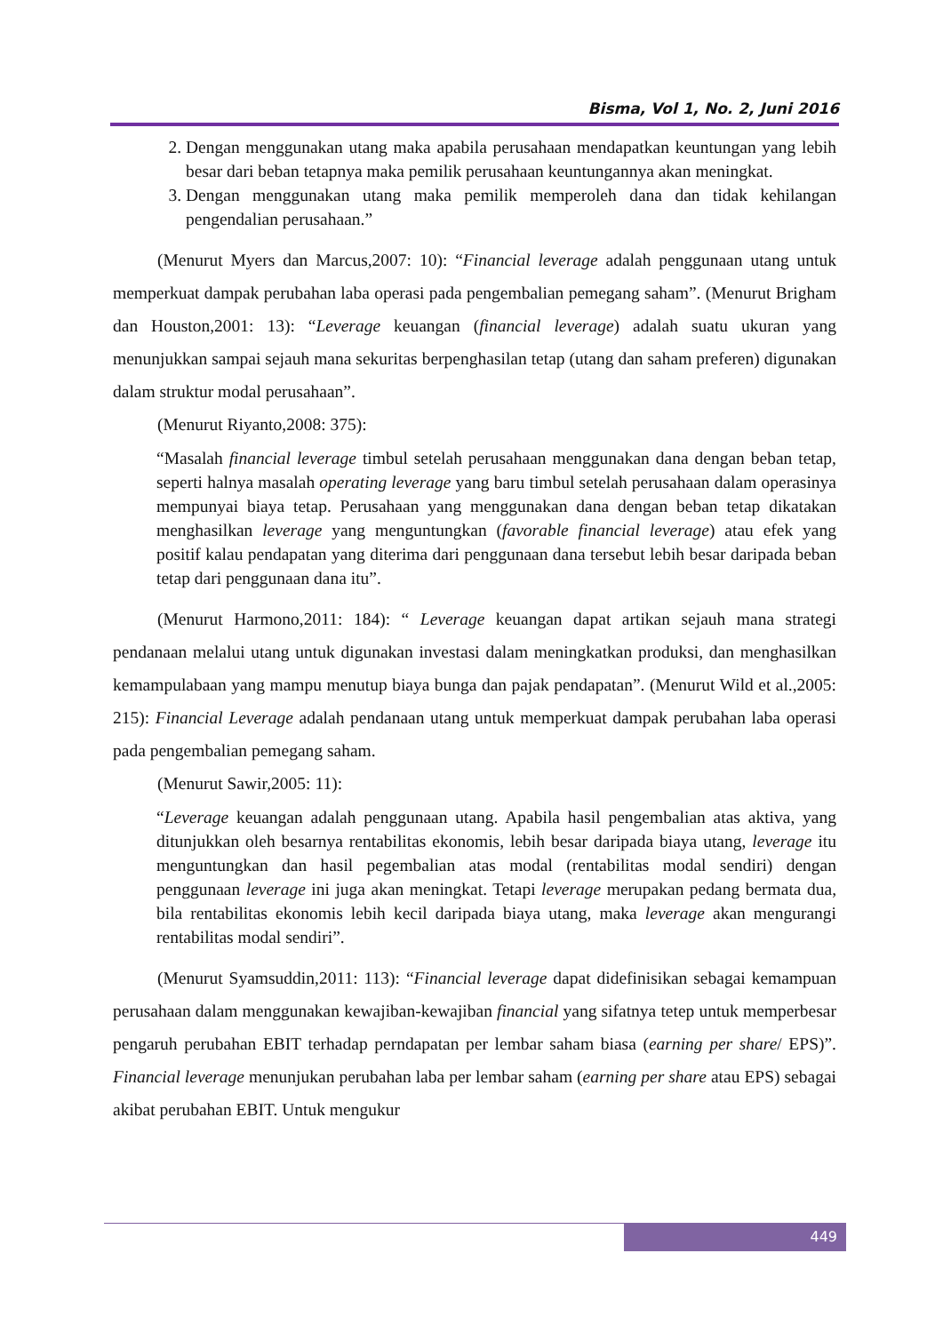Bisma, Vol 1, No. 2, Juni 2016
2. Dengan menggunakan utang maka apabila perusahaan mendapatkan keuntungan yang lebih besar dari beban tetapnya maka pemilik perusahaan keuntungannya akan meningkat.
3. Dengan menggunakan utang maka pemilik memperoleh dana dan tidak kehilangan pengendalian perusahaan.”
(Menurut Myers dan Marcus,2007: 10): “Financial leverage adalah penggunaan utang untuk memperkuat dampak perubahan laba operasi pada pengembalian pemegang saham”. (Menurut Brigham dan Houston,2001: 13): “Leverage keuangan (financial leverage) adalah suatu ukuran yang menunjukkan sampai sejauh mana sekuritas berpenghasilan tetap (utang dan saham preferen) digunakan dalam struktur modal perusahaan”.
(Menurut Riyanto,2008: 375):
“Masalah financial leverage timbul setelah perusahaan menggunakan dana dengan beban tetap, seperti halnya masalah operating leverage yang baru timbul setelah perusahaan dalam operasinya mempunyai biaya tetap. Perusahaan yang menggunakan dana dengan beban tetap dikatakan menghasilkan leverage yang menguntungkan (favorable financial leverage) atau efek yang positif kalau pendapatan yang diterima dari penggunaan dana tersebut lebih besar daripada beban tetap dari penggunaan dana itu”.
(Menurut Harmono,2011: 184): “ Leverage keuangan dapat artikan sejauh mana strategi pendanaan melalui utang untuk digunakan investasi dalam meningkatkan produksi, dan menghasilkan kemampulabaan yang mampu menutup biaya bunga dan pajak pendapatan”. (Menurut Wild et al.,2005: 215): Financial Leverage adalah pendanaan utang untuk memperkuat dampak perubahan laba operasi pada pengembalian pemegang saham.
(Menurut Sawir,2005: 11):
“Leverage keuangan adalah penggunaan utang. Apabila hasil pengembalian atas aktiva, yang ditunjukkan oleh besarnya rentabilitas ekonomis, lebih besar daripada biaya utang, leverage itu menguntungkan dan hasil pegembalian atas modal (rentabilitas modal sendiri) dengan penggunaan leverage ini juga akan meningkat. Tetapi leverage merupakan pedang bermata dua, bila rentabilitas ekonomis lebih kecil daripada biaya utang, maka leverage akan mengurangi rentabilitas modal sendiri”.
(Menurut Syamsuddin,2011: 113): “Financial leverage dapat didefinisikan sebagai kemampuan perusahaan dalam menggunakan kewajiban-kewajiban financial yang sifatnya tetep untuk memperbesar pengaruh perubahan EBIT terhadap perndapatan per lembar saham biasa (earning per share/ EPS)”. Financial leverage menunjukan perubahan laba per lembar saham (earning per share atau EPS) sebagai akibat perubahan EBIT. Untuk mengukur
449